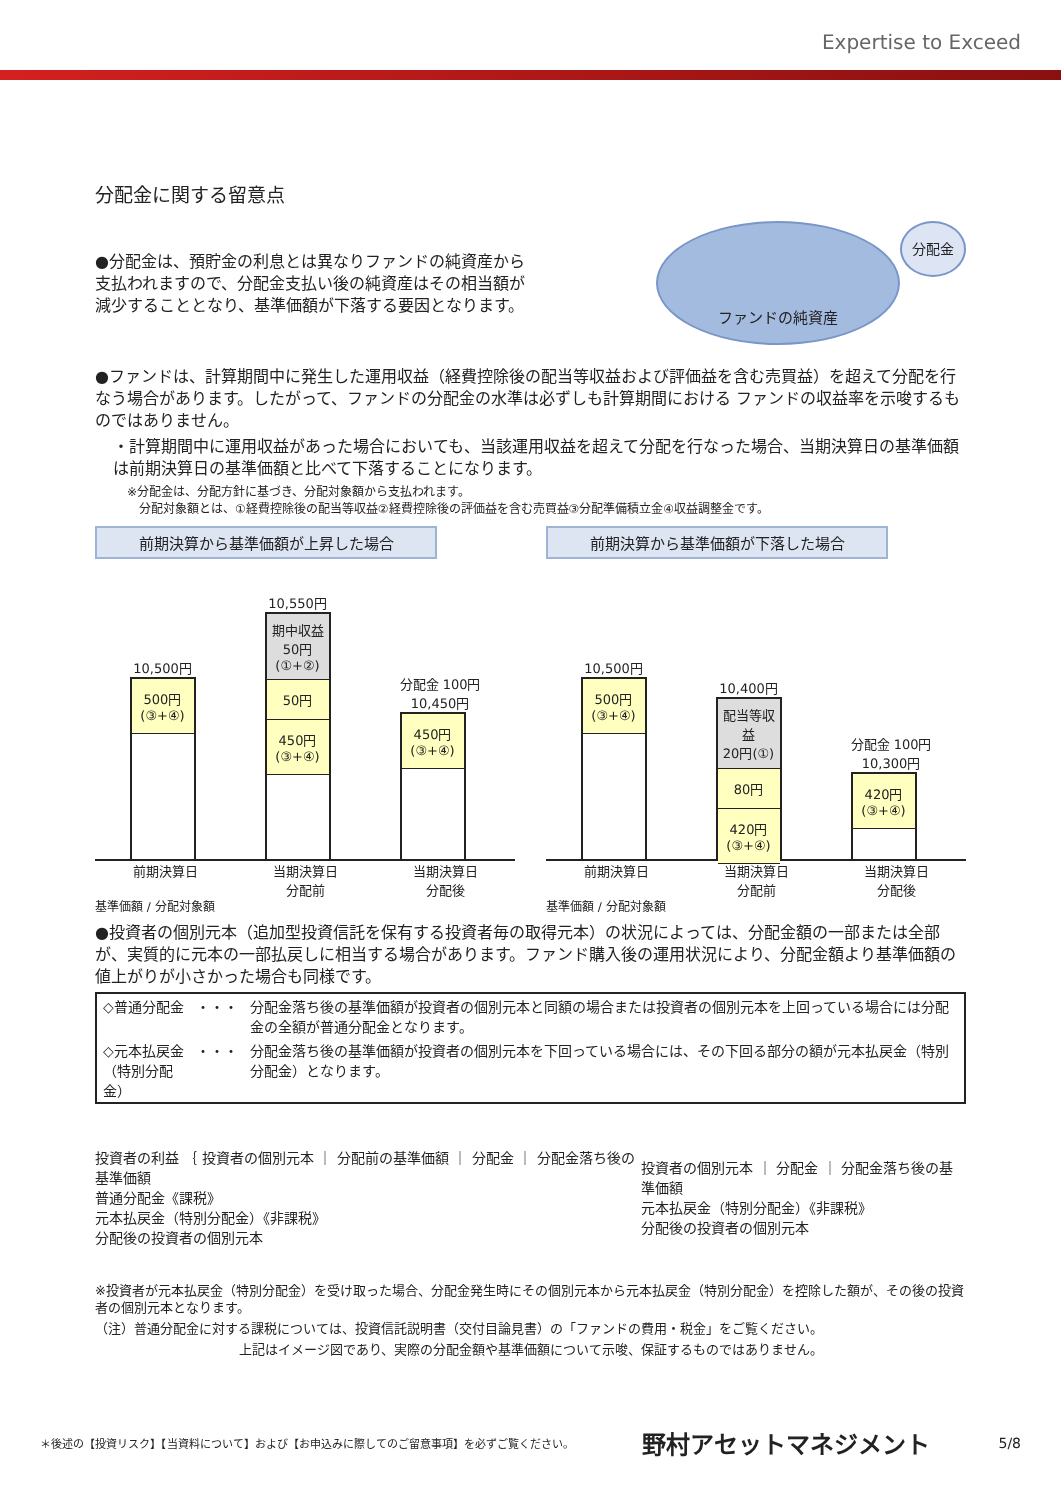Expertise to Exceed
分配金に関する留意点
●分配金は、預貯金の利息とは異なりファンドの純資産から支払われますので、分配金支払い後の純資産はその相当額が減少することとなり、基準価額が下落する要因となります。
ファンドの純資産 分配金
●ファンドは、計算期間中に発生した運用収益（経費控除後の配当等収益および評価益を含む売買益）を超えて分配を行なう場合があります。したがって、ファンドの分配金の水準は必ずしも計算期間における ファンドの収益率を示唆するものではありません。
・計算期間中に運用収益があった場合においても、当該運用収益を超えて分配を行なった場合、当期決算日の基準価額は前期決算日の基準価額と比べて下落することになります。
※分配金は、分配方針に基づき、分配対象額から支払われます。
　分配対象額とは、①経費控除後の配当等収益②経費控除後の評価益を含む売買益③分配準備積立金④収益調整金です。
前期決算から基準価額が上昇した場合
10,500円
500円
(③+④)
10,550円
期中収益
50円
(①+②)
50円
450円
(③+④)
分配金 100円
10,450円
450円
(③+④)
前期決算日 当期決算日
分配前 当期決算日
分配後
基準価額 / 分配対象額
前期決算から基準価額が下落した場合
10,500円
500円
(③+④)
10,400円
配当等収益
20円(①)
80円
420円
(③+④)
分配金 100円
10,300円
420円
(③+④)
前期決算日 当期決算日
分配前 当期決算日
分配後
基準価額 / 分配対象額
●投資者の個別元本（追加型投資信託を保有する投資者毎の取得元本）の状況によっては、分配金額の一部または全部が、実質的に元本の一部払戻しに相当する場合があります。ファンド購入後の運用状況により、分配金額より基準価額の値上がりが小さかった場合も同様です。
| ◇普通分配金 | ・・・ | 分配金落ち後の基準価額が投資者の個別元本と同額の場合または投資者の個別元本を上回っている場合には分配金の全額が普通分配金となります。 |
| ◇元本払戻金 （特別分配金） | ・・・ | 分配金落ち後の基準価額が投資者の個別元本を下回っている場合には、その下回る部分の額が元本払戻金（特別分配金）となります。 |
投資者の利益 ｛ 投資者の個別元本 ｜ 分配前の基準価額 ｜ 分配金 ｜ 分配金落ち後の基準価額
普通分配金《課税》
元本払戻金（特別分配金）《非課税》
分配後の投資者の個別元本
投資者の個別元本 ｜ 分配金 ｜ 分配金落ち後の基準価額
元本払戻金（特別分配金）《非課税》
分配後の投資者の個別元本
※投資者が元本払戻金（特別分配金）を受け取った場合、分配金発生時にその個別元本から元本払戻金（特別分配金）を控除した額が、その後の投資者の個別元本となります。
（注）普通分配金に対する課税については、投資信託説明書（交付目論見書）の「ファンドの費用・税金」をご覧ください。
上記はイメージ図であり、実際の分配金額や基準価額について示唆、保証するものではありません。
＊後述の【投資リスク】【当資料について】および【お申込みに際してのご留意事項】を必ずご覧ください。 野村アセットマネジメント 5/8